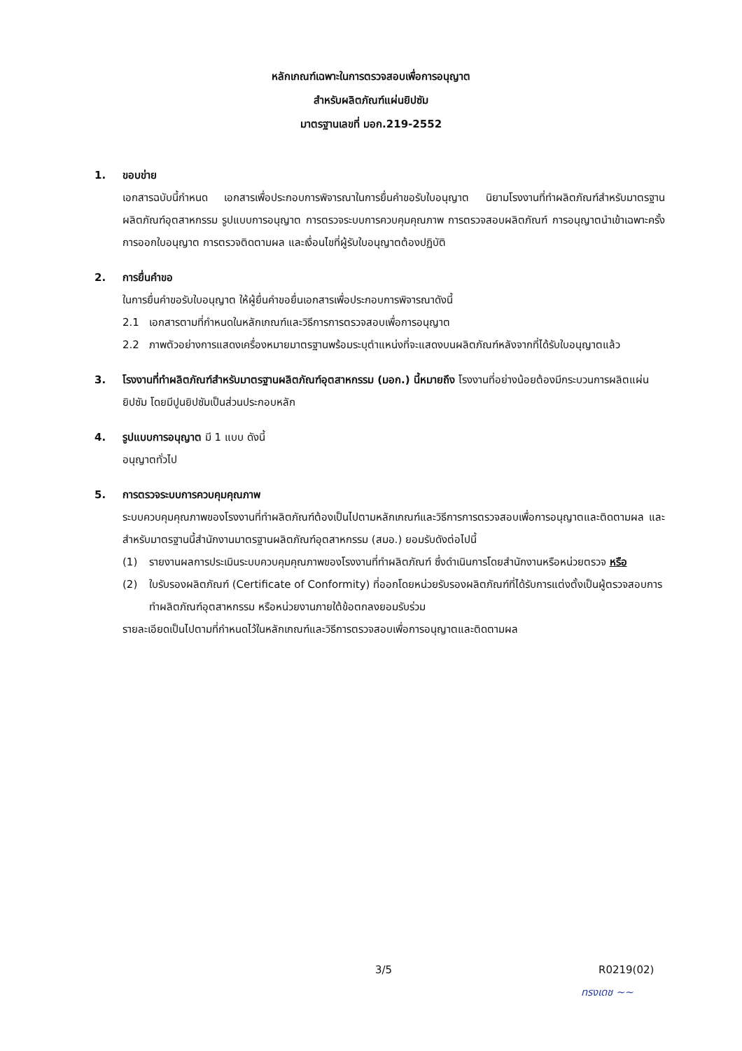หลักเกณฑ์เฉพาะในการตรวจสอบเพื่อการอนุญาต
สำหรับผลิตภัณฑ์แผ่นยิปซัม
มาตรฐานเลขที่ มอก.219-2552
1. ขอบข่าย
เอกสารฉบับนี้กำหนด เอกสารเพื่อประกอบการพิจารณาในการยื่นคำขอรับใบอนุญาต นิยามโรงงานที่ทำผลิตภัณฑ์สำหรับมาตรฐานผลิตภัณฑ์อุตสาหกรรม รูปแบบการอนุญาต การตรวจระบบการควบคุมคุณภาพ การตรวจสอบผลิตภัณฑ์ การอนุญาตนำเข้าเฉพาะครั้ง การออกใบอนุญาต การตรวจติดตามผล และเงื่อนไขที่ผู้รับใบอนุญาตต้องปฏิบัติ
2. การยื่นคำขอ
ในการยื่นคำขอรับใบอนุญาต ให้ผู้ยื่นคำขอยื่นเอกสารเพื่อประกอบการพิจารณาดังนี้
2.1 เอกสารตามที่กำหนดในหลักเกณฑ์และวิธีการการตรวจสอบเพื่อการอนุญาต
2.2 ภาพตัวอย่างการแสดงเครื่องหมายมาตรฐานพร้อมระบุตำแหน่งที่จะแสดงบนผลิตภัณฑ์หลังจากที่ได้รับใบอนุญาตแล้ว
3. โรงงานที่ทำผลิตภัณฑ์สำหรับมาตรฐานผลิตภัณฑ์อุตสาหกรรม (มอก.) นี้หมายถึง โรงงานที่อย่างน้อยต้องมีกระบวนการผลิตแผ่นยิปซัม โดยมีปูนยิปซัมเป็นส่วนประกอบหลัก
4. รูปแบบการอนุญาต มี 1 แบบ ดังนี้
อนุญาตทั่วไป
5. การตรวจระบบการควบคุมคุณภาพ
ระบบควบคุมคุณภาพของโรงงานที่ทำผลิตภัณฑ์ต้องเป็นไปตามหลักเกณฑ์และวิธีการการตรวจสอบเพื่อการอนุญาตและติดตามผล และสำหรับมาตรฐานนี้สำนักงานมาตรฐานผลิตภัณฑ์อุตสาหกรรม (สมอ.) ยอมรับดังต่อไปนี้
(1) รายงานผลการประเมินระบบควบคุมคุณภาพของโรงงานที่ทำผลิตภัณฑ์ ซึ่งดำเนินการโดยสำนักงานหรือหน่วยตรวจ หรือ
(2) ใบรับรองผลิตภัณฑ์ (Certificate of Conformity) ที่ออกโดยหน่วยรับรองผลิตภัณฑ์ที่ได้รับการแต่งตั้งเป็นผู้ตรวจสอบการทำผลิตภัณฑ์อุตสาหกรรม หรือหน่วยงานภายใต้ข้อตกลงยอมรับร่วม
รายละเอียดเป็นไปตามที่กำหนดไว้ในหลักเกณฑ์และวิธีการตรวจสอบเพื่อการอนุญาตและติดตามผล
3/5 R0219(02)
ทรงเดช ~~